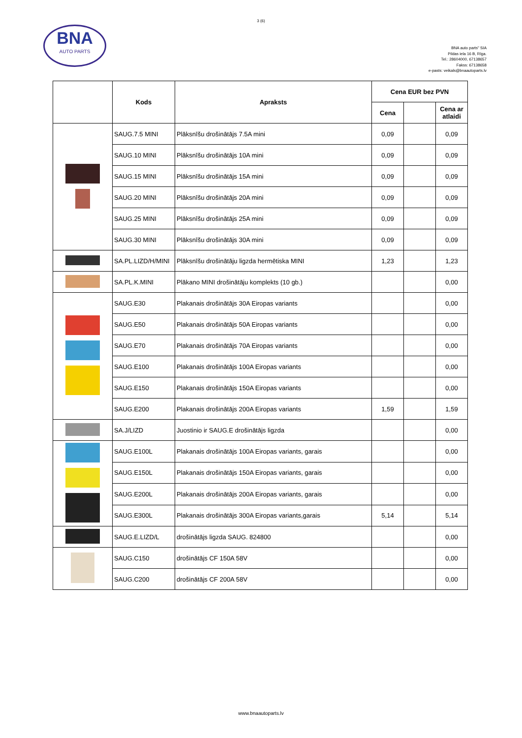3 (6)
BNA
AUTO PARTS
BNA auto parts" SIA
Pildas iela 16 B, Rīga.
Tel.: 28604000, 67138657
Fakss: 67138658
e-pasts: veikals@bnaautoparts.lv
| | Kods | Apraksts | Cena EUR bez PVN | | |
| --- | --- | --- | --- | --- | --- |
| | | | Cena | | Cena ar atlaidi |
| | SAUG.7.5 MINI | Plāksnīšu drošinātājs 7.5A mini | 0,09 | | 0,09 |
| | SAUG.10 MINI | Plāksnīšu drošinātājs 10A mini | 0,09 | | 0,09 |
| | SAUG.15 MINI | Plāksnīšu drošinātājs 15A mini | 0,09 | | 0,09 |
| | SAUG.20 MINI | Plāksnīšu drošinātājs 20A mini | 0,09 | | 0,09 |
| | SAUG.25 MINI | Plāksnīšu drošinātājs 25A mini | 0,09 | | 0,09 |
| | SAUG.30 MINI | Plāksnīšu drošinātājs 30A mini | 0,09 | | 0,09 |
| | SA.PL.LIZD/H/MINI | Plāksnīšu drošinātāju ligzda hermētiska MINI | 1,23 | | 1,23 |
| | SA.PL.K.MINI | Plākano MINI drošinātāju komplekts (10 gb.) | | | 0,00 |
| | SAUG.E30 | Plakanais drošinātājs 30A Eiropas variants | | | 0,00 |
| | SAUG.E50 | Plakanais drošinātājs 50A Eiropas variants | | | 0,00 |
| | SAUG.E70 | Plakanais drošinātājs 70A Eiropas variants | | | 0,00 |
| | SAUG.E100 | Plakanais drošinātājs 100A Eiropas variants | | | 0,00 |
| | SAUG.E150 | Plakanais drošinātājs 150A Eiropas variants | | | 0,00 |
| | SAUG.E200 | Plakanais drošinātājs 200A Eiropas variants | 1,59 | | 1,59 |
| | SA.J/LIZD | Juostinio ir SAUG.E drošinātājs ligzda | | | 0,00 |
| | SAUG.E100L | Plakanais drošinātājs 100A Eiropas variants, garais | | | 0,00 |
| | SAUG.E150L | Plakanais drošinātājs 150A Eiropas variants, garais | | | 0,00 |
| | SAUG.E200L | Plakanais drošinātājs 200A Eiropas variants, garais | | | 0,00 |
| | SAUG.E300L | Plakanais drošinātājs 300A Eiropas variants,garais | 5,14 | | 5,14 |
| | SAUG.E.LIZD/L | drošinātājs ligzda SAUG. 824800 | | | 0,00 |
| | SAUG.C150 | drošinātājs CF 150A 58V | | | 0,00 |
| | SAUG.C200 | drošinātājs CF 200A 58V | | | 0,00 |
www.bnaautoparts.lv